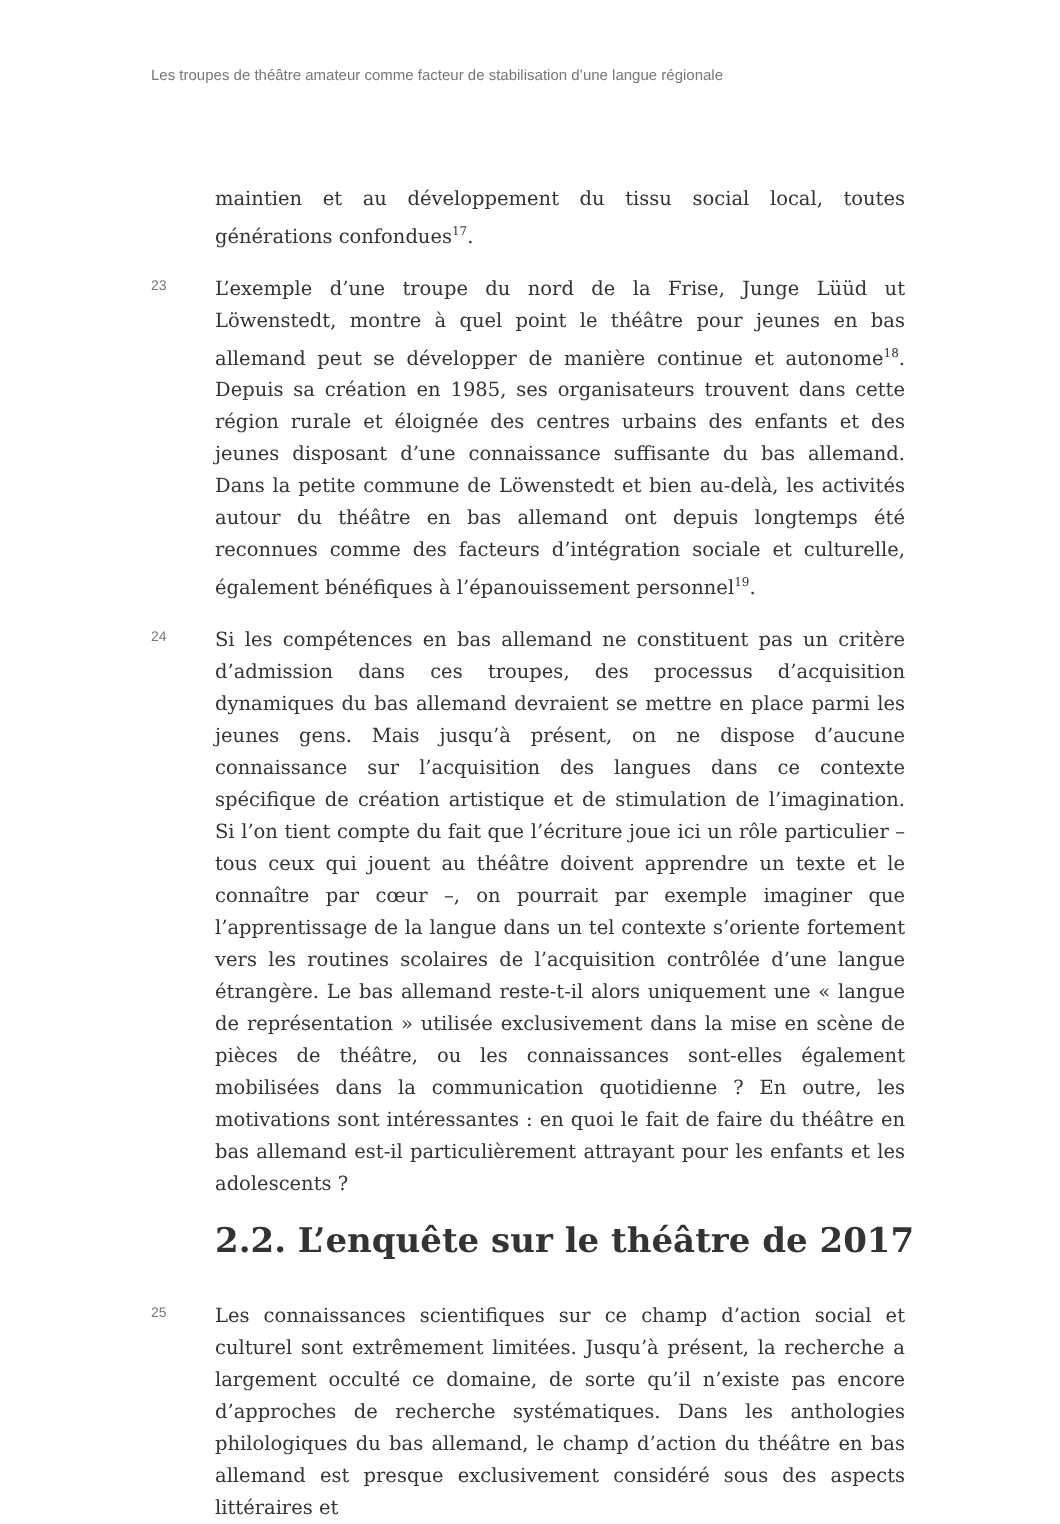Les troupes de théâtre amateur comme facteur de stabilisation d’une langue régionale
maintien et au développement du tissu social local, toutes générations confondues<sup>17</sup>.
23
L’exemple d’une troupe du nord de la Frise, Junge Lüüd ut Löwenstedt, montre à quel point le théâtre pour jeunes en bas allemand peut se développer de manière continue et autonome<sup>18</sup>. Depuis sa création en 1985, ses organisateurs trouvent dans cette région rurale et éloignée des centres urbains des enfants et des jeunes disposant d’une connaissance suffisante du bas allemand. Dans la petite commune de Löwenstedt et bien au-delà, les activités autour du théâtre en bas allemand ont depuis longtemps été reconnues comme des facteurs d’intégration sociale et culturelle, également bénéfiques à l’épanouissement personnel<sup>19</sup>.
24
Si les compétences en bas allemand ne constituent pas un critère d’admission dans ces troupes, des processus d’acquisition dynamiques du bas allemand devraient se mettre en place parmi les jeunes gens. Mais jusqu’à présent, on ne dispose d’aucune connaissance sur l’acquisition des langues dans ce contexte spécifique de création artistique et de stimulation de l’imagination. Si l’on tient compte du fait que l’écriture joue ici un rôle particulier – tous ceux qui jouent au théâtre doivent apprendre un texte et le connaître par cœur –, on pourrait par exemple imaginer que l’apprentissage de la langue dans un tel contexte s’oriente fortement vers les routines scolaires de l’acquisition contrôlée d’une langue étrangère. Le bas allemand reste-t-il alors uniquement une « langue de représentation » utilisée exclusivement dans la mise en scène de pièces de théâtre, ou les connaissances sont-elles également mobilisées dans la communication quotidienne ? En outre, les motivations sont intéressantes : en quoi le fait de faire du théâtre en bas allemand est-il particulièrement attrayant pour les enfants et les adolescents ?
2.2. L’enquête sur le théâtre de 2017
25
Les connaissances scientifiques sur ce champ d’action social et culturel sont extrêmement limitées. Jusqu’à présent, la recherche a largement occulté ce domaine, de sorte qu’il n’existe pas encore d’approches de recherche systématiques. Dans les anthologies philologiques du bas allemand, le champ d’action du théâtre en bas allemand est presque exclusivement considéré sous des aspects littéraires et